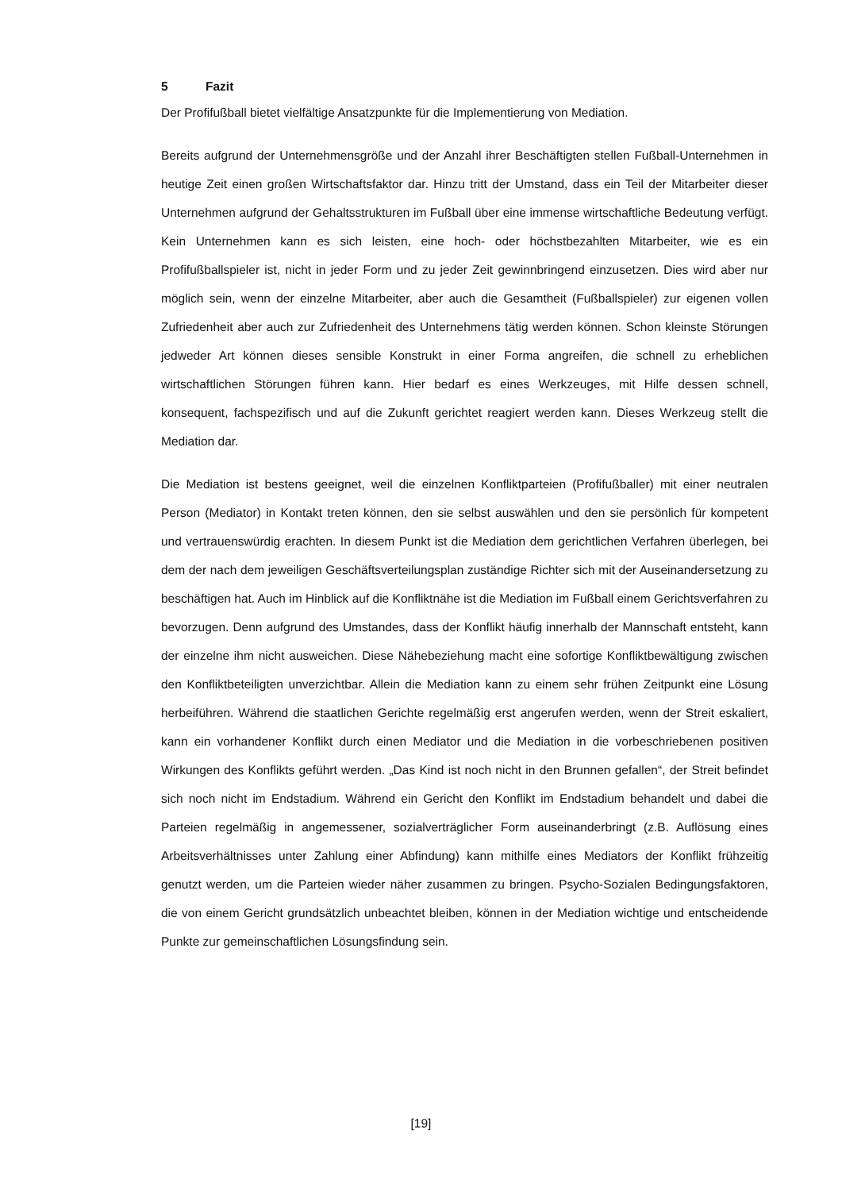5 Fazit
Der Profifußball bietet vielfältige Ansatzpunkte für die Implementierung von Mediation.
Bereits aufgrund der Unternehmensgröße und der Anzahl ihrer Beschäftigten stellen Fußball-Unternehmen in heutige Zeit einen großen Wirtschaftsfaktor dar. Hinzu tritt der Umstand, dass ein Teil der Mitarbeiter dieser Unternehmen aufgrund der Gehaltsstrukturen im Fußball über eine immense wirtschaftliche Bedeutung verfügt. Kein Unternehmen kann es sich leisten, eine hoch- oder höchstbezahlten Mitarbeiter, wie es ein Profifußballspieler ist, nicht in jeder Form und zu jeder Zeit gewinnbringend einzusetzen. Dies wird aber nur möglich sein, wenn der einzelne Mitarbeiter, aber auch die Gesamtheit (Fußballspieler) zur eigenen vollen Zufriedenheit aber auch zur Zufriedenheit des Unternehmens tätig werden können. Schon kleinste Störungen jedweder Art können dieses sensible Konstrukt in einer Forma angreifen, die schnell zu erheblichen wirtschaftlichen Störungen führen kann. Hier bedarf es eines Werkzeuges, mit Hilfe dessen schnell, konsequent, fachspezifisch und auf die Zukunft gerichtet reagiert werden kann. Dieses Werkzeug stellt die Mediation dar.
Die Mediation ist bestens geeignet, weil die einzelnen Konfliktparteien (Profifußballer) mit einer neutralen Person (Mediator) in Kontakt treten können, den sie selbst auswählen und den sie persönlich für kompetent und vertrauenswürdig erachten. In diesem Punkt ist die Mediation dem gerichtlichen Verfahren überlegen, bei dem der nach dem jeweiligen Geschäftsverteilungsplan zuständige Richter sich mit der Auseinandersetzung zu beschäftigen hat. Auch im Hinblick auf die Konfliktnähe ist die Mediation im Fußball einem Gerichtsverfahren zu bevorzugen. Denn aufgrund des Umstandes, dass der Konflikt häufig innerhalb der Mannschaft entsteht, kann der einzelne ihm nicht ausweichen. Diese Nähebeziehung macht eine sofortige Konfliktbewältigung zwischen den Konfliktbeteiligten unverzichtbar. Allein die Mediation kann zu einem sehr frühen Zeitpunkt eine Lösung herbeiführen. Während die staatlichen Gerichte regelmäßig erst angerufen werden, wenn der Streit eskaliert, kann ein vorhandener Konflikt durch einen Mediator und die Mediation in die vorbeschriebenen positiven Wirkungen des Konflikts geführt werden. „Das Kind ist noch nicht in den Brunnen gefallen“, der Streit befindet sich noch nicht im Endstadium. Während ein Gericht den Konflikt im Endstadium behandelt und dabei die Parteien regelmäßig in angemessener, sozialverträglicher Form auseinanderbringt (z.B. Auflösung eines Arbeitsverhältnisses unter Zahlung einer Abfindung) kann mithilfe eines Mediators der Konflikt frühzeitig genutzt werden, um die Parteien wieder näher zusammen zu bringen. Psycho-Sozialen Bedingungsfaktoren, die von einem Gericht grundsätzlich unbeachtet bleiben, können in der Mediation wichtige und entscheidende Punkte zur gemeinschaftlichen Lösungsfindung sein.
[19]